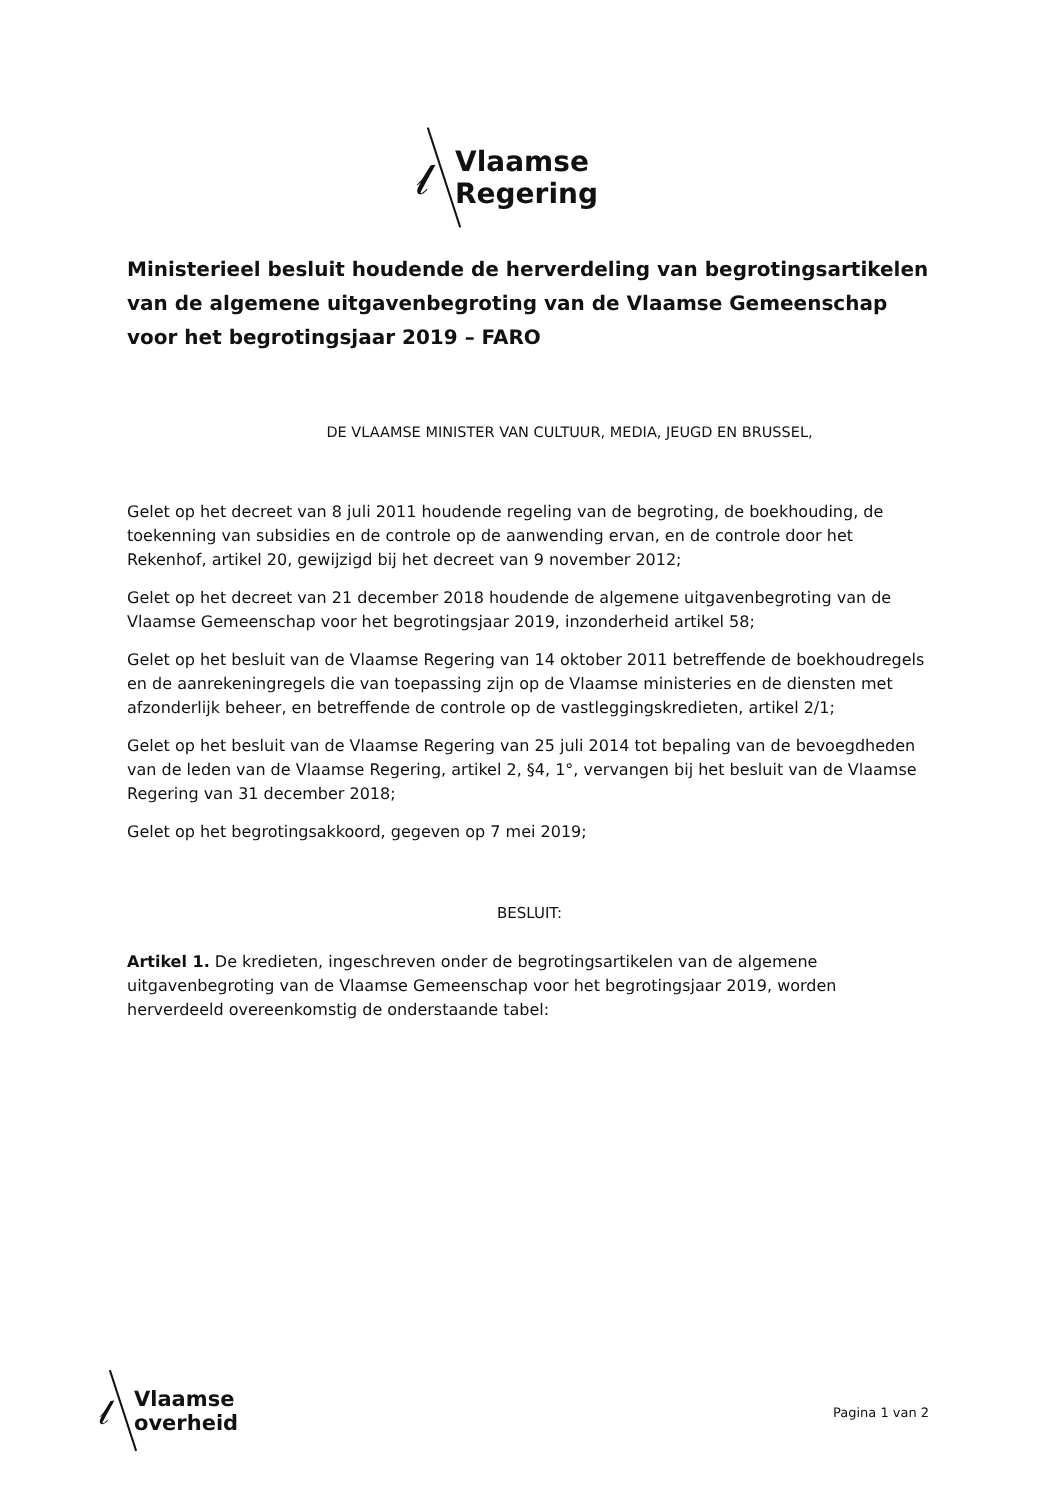𝓁
Vlaamse
Regering
Ministerieel besluit houdende de herverdeling van begrotingsartikelen van de algemene uitgavenbegroting van de Vlaamse Gemeenschap voor het begrotingsjaar 2019 – FARO
DE VLAAMSE MINISTER VAN CULTUUR, MEDIA, JEUGD EN BRUSSEL,
Gelet op het decreet van 8 juli 2011 houdende regeling van de begroting, de boekhouding, de toekenning van subsidies en de controle op de aanwending ervan, en de controle door het Rekenhof, artikel 20, gewijzigd bij het decreet van 9 november 2012;
Gelet op het decreet van 21 december 2018 houdende de algemene uitgavenbegroting van de Vlaamse Gemeenschap voor het begrotingsjaar 2019, inzonderheid artikel 58;
Gelet op het besluit van de Vlaamse Regering van 14 oktober 2011 betreffende de boekhoudregels en de aanrekeningregels die van toepassing zijn op de Vlaamse ministeries en de diensten met afzonderlijk beheer, en betreffende de controle op de vastleggingskredieten, artikel 2/1;
Gelet op het besluit van de Vlaamse Regering van 25 juli 2014 tot bepaling van de bevoegdheden van de leden van de Vlaamse Regering, artikel 2, §4, 1°, vervangen bij het besluit van de Vlaamse Regering van 31 december 2018;
Gelet op het begrotingsakkoord, gegeven op 7 mei 2019;
BESLUIT:
Artikel 1. De kredieten, ingeschreven onder de begrotingsartikelen van de algemene uitgavenbegroting van de Vlaamse Gemeenschap voor het begrotingsjaar 2019, worden herverdeeld overeenkomstig de onderstaande tabel:
𝓁
Vlaamse
overheid
Pagina 1 van 2